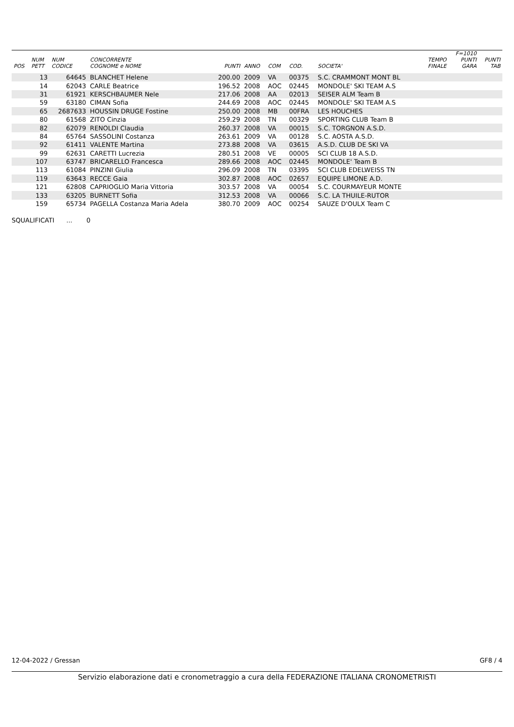| POS | NUM PETT | NUM CODICE | CONCORRENTE COGNOME e NOME | PUNTI | ANNO | COM | COD. | SOCIETA' | TEMPO FINALE | F=1010 PUNTI GARA | PUNTI TAB |
| --- | --- | --- | --- | --- | --- | --- | --- | --- | --- | --- | --- |
| | 13 | 64645 | BLANCHET Helene | 200.00 | 2009 | VA | 00375 | S.C. CRAMMONT MONT BL | | | |
| | 14 | 62043 | CARLE Beatrice | 196.52 | 2008 | AOC | 02445 | MONDOLE' SKI TEAM A.S | | | |
| | 31 | 61921 | KERSCHBAUMER Nele | 217.06 | 2008 | AA | 02013 | SEISER ALM Team B | | | |
| | 59 | 63180 | CIMAN Sofia | 244.69 | 2008 | AOC | 02445 | MONDOLE' SKI TEAM A.S | | | |
| | 65 | 2687633 | HOUSSIN DRUGE Fostine | 250.00 | 2008 | MB | 00FRA | LES HOUCHES | | | |
| | 80 | 61568 | ZITO Cinzia | 259.29 | 2008 | TN | 00329 | SPORTING CLUB Team B | | | |
| | 82 | 62079 | RENOLDI Claudia | 260.37 | 2008 | VA | 00015 | S.C. TORGNON A.S.D. | | | |
| | 84 | 65764 | SASSOLINI Costanza | 263.61 | 2009 | VA | 00128 | S.C. AOSTA A.S.D. | | | |
| | 92 | 61411 | VALENTE Martina | 273.88 | 2008 | VA | 03615 | A.S.D. CLUB DE SKI VA | | | |
| | 99 | 62631 | CARETTI Lucrezia | 280.51 | 2008 | VE | 00005 | SCI CLUB 18 A.S.D. | | | |
| | 107 | 63747 | BRICARELLO Francesca | 289.66 | 2008 | AOC | 02445 | MONDOLE' Team B | | | |
| | 113 | 61084 | PINZINI Giulia | 296.09 | 2008 | TN | 03395 | SCI CLUB EDELWEISS TN | | | |
| | 119 | 63643 | RECCE Gaia | 302.87 | 2008 | AOC | 02657 | EQUIPE LIMONE A.D. | | | |
| | 121 | 62808 | CAPRIOGLIO Maria Vittoria | 303.57 | 2008 | VA | 00054 | S.C. COURMAYEUR MONTE | | | |
| | 133 | 63205 | BURNETT Sofia | 312.53 | 2008 | VA | 00066 | S.C. LA THUILE-RUTOR | | | |
| | 159 | 65734 | PAGELLA Costanza Maria Adela | 380.70 | 2009 | AOC | 00254 | SAUZE D'OULX Team C | | | |
SQUALIFICATI ... 0
12-04-2022 / Gressan GF8 / 4
Servizio elaborazione dati e cronometraggio a cura della FEDERAZIONE ITALIANA CRONOMETRISTI